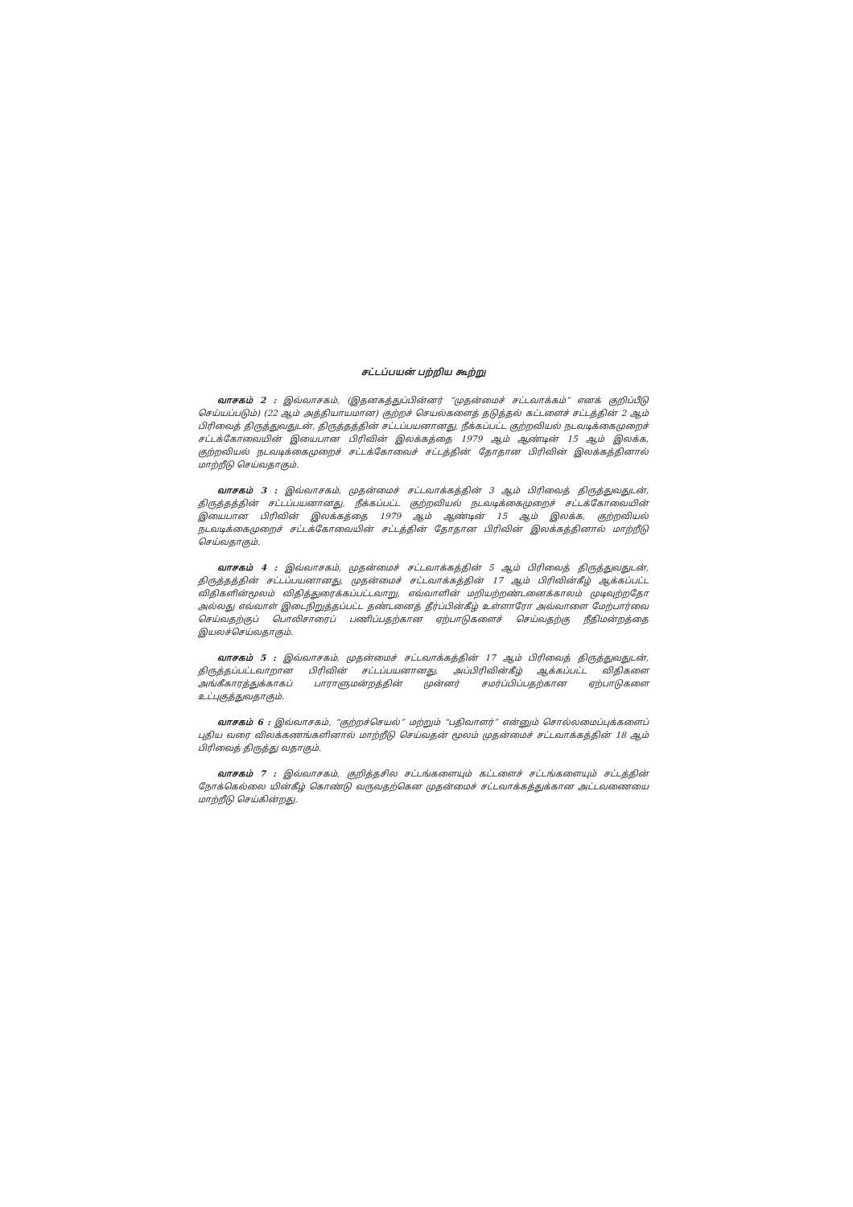சட்டப்பயன் பற்றிய கூற்று
வாசகம் 2 : இவ்வாசகம், (இதனகத்துப்பின்னர் “முதன்மைச் சட்டவாக்கம்” எனக் குறிப்பீடு செய்யப்படும்) (22 ஆம் அத்தியாயமான) குற்றச் செயல்களைத் தடுத்தல் கட்டளைச் சட்டத்தின் 2 ஆம் பிரிவைத் திருத்துவதுடன், திருத்தத்தின் சட்டப்பயனானது, நீக்கப்பட்ட குற்றவியல் நடவடிக்கைமுறைச் சட்டக்கோவையின் இயைபான பிரிவின் இலக்கத்தை 1979 ஆம் ஆண்டின் 15 ஆம் இலக்க, குற்றவியல் நடவடிக்கைமுறைச் சட்டக்கோவைச் சட்டத்தின் தோதான பிரிவின் இலக்கத்தினால் மாற்றீடு செய்வதாகும்.
வாசகம் 3 : இவ்வாசகம், முதன்மைச் சட்டவாக்கத்தின் 3 ஆம் பிரிவைத் திருத்துவதுடன், திருத்தத்தின் சட்டப்பயனானது, நீக்கப்பட்ட குற்றவியல் நடவடிக்கைமுறைச் சட்டக்கோவையின் இயைபான பிரிவின் இலக்கத்தை 1979 ஆம் ஆண்டின் 15 ஆம் இலக்க, குற்றவியல் நடவடிக்கைமுறைச் சட்டக்கோவையின் சட்டத்தின் தோதான பிரிவின் இலக்கத்தினால் மாற்றீடு செய்வதாகும்.
வாசகம் 4 : இவ்வாசகம், முதன்மைச் சட்டவாக்கத்தின் 5 ஆம் பிரிவைத் திருத்துவதுடன், திருத்தத்தின் சட்டப்பயனானது, முதன்மைச் சட்டவாக்கத்தின் 17 ஆம் பிரிவின்கீழ் ஆக்கப்பட்ட விதிகளின்மூலம் விதித்துரைக்கப்பட்டவாறு, எவ்வாளின் மறியற்றண்டனைக்காலம் முடிவுற்றதோ அல்லது எவ்வாள் இடைநிறுத்தப்பட்ட தண்டனைத் தீர்ப்பின்கீழ் உள்ளாரோ அவ்வாளை மேற்பார்வை செய்வதற்குப் பொலிசாரைப் பணிப்பதற்கான ஏற்பாடுகளைச் செய்வதற்கு நீதிமன்றத்தை இயலச்செய்வதாகும்.
வாசகம் 5 : இவ்வாசகம், முதன்மைச் சட்டவாக்கத்தின் 17 ஆம் பிரிவைத் திருத்துவதுடன், திருத்தப்பட்டவாறான பிரிவின் சட்டப்பயனானது, அப்பிரிவின்கீழ் ஆக்கப்பட்ட விதிகளை அங்கீகாரத்துக்காகப் பாராளுமன்றத்தின் முன்னர் சமர்ப்பிப்பதற்கான ஏற்பாடுகளை உட்புகுத்துவதாகும்.
வாசகம் 6 : இவ்வாசகம், “குற்றச்செயல்” மற்றும் “பதிவாளர்” என்னும் சொல்லமைப்புக்களைப் புதிய வரை விலக்கணங்களினால் மாற்றீடு செய்வதன் மூலம் முதன்மைச் சட்டவாக்கத்தின் 18 ஆம் பிரிவைத் திருத்து வதாகும்.
வாசகம் 7 : இவ்வாசகம், குறித்தசில சட்டங்களையும் கட்டளைச் சட்டங்களையும் சட்டத்தின் நோக்கெல்லை யின்கீழ் கொண்டு வருவதற்கென முதன்மைச் சட்டவாக்கத்துக்கான அட்டவணையை மாற்றீடு செய்கின்றது.